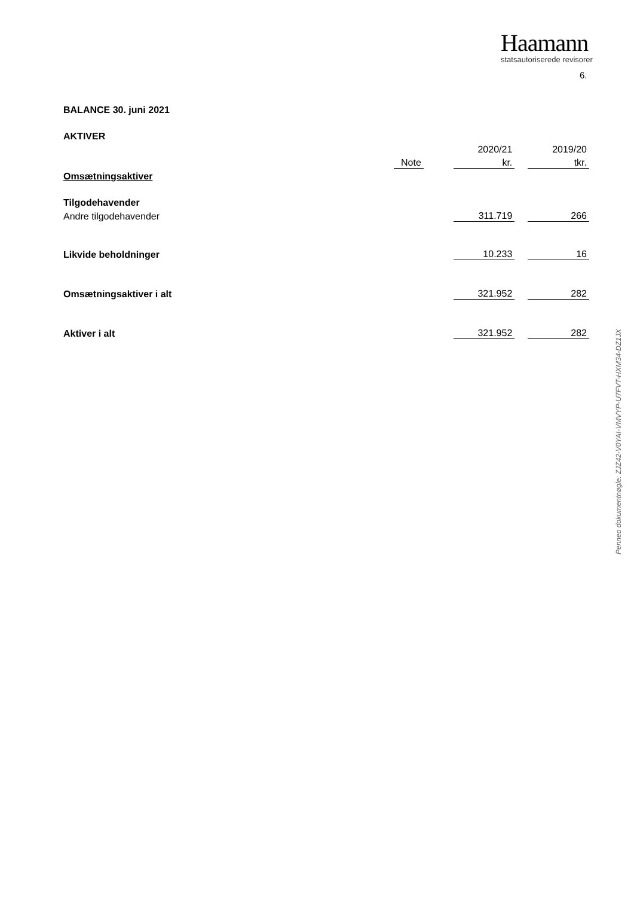Haamann
statsautoriserede revisorer
6.
BALANCE 30. juni 2021
AKTIVER
| | | | 2020/21 | | 2019/20 |
| | Note | | kr. | | tkr. |
| Omsætningsaktiver | | | | | |
| Tilgodehavender | | | | | |
| Andre tilgodehavender | | | 311.719 | | 266 |
| Likvide beholdninger | | | 10.233 | | 16 |
| Omsætningsaktiver i alt | | | 321.952 | | 282 |
| Aktiver i alt | | | 321.952 | | 282 |
Penneo dokumentnøgle: ZJZ42-V0YAI-VMVYP-U7FVT-HXM34-DZ1JX